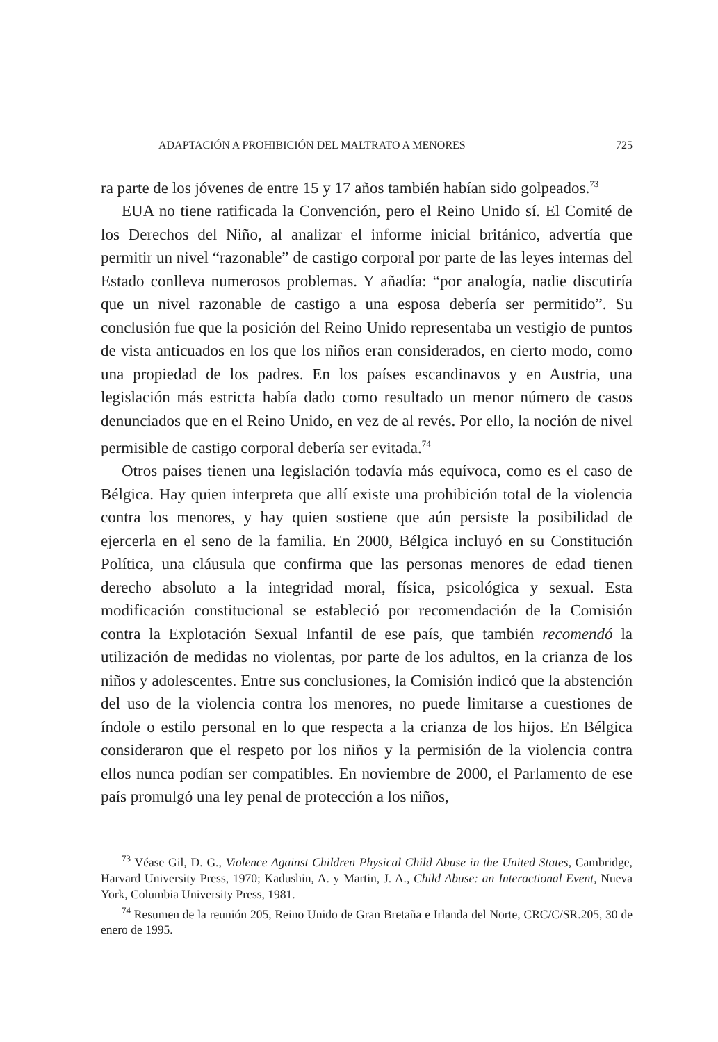ADAPTACIÓN A PROHIBICIÓN DEL MALTRATO A MENORES 725
ra parte de los jóvenes de entre 15 y 17 años también habían sido golpeados.<sup>73</sup>
EUA no tiene ratificada la Convención, pero el Reino Unido sí. El Comité de los Derechos del Niño, al analizar el informe inicial británico, advertía que permitir un nivel “razonable” de castigo corporal por parte de las leyes internas del Estado conlleva numerosos problemas. Y añadía: “por analogía, nadie discutiría que un nivel razonable de castigo a una esposa debería ser permitido”. Su conclusión fue que la posición del Reino Unido representaba un vestigio de puntos de vista anticuados en los que los niños eran considerados, en cierto modo, como una propiedad de los padres. En los países escandinavos y en Austria, una legislación más estricta había dado como resultado un menor número de casos denunciados que en el Reino Unido, en vez de al revés. Por ello, la noción de nivel permisible de castigo corporal debería ser evitada.<sup>74</sup>
Otros países tienen una legislación todavía más equívoca, como es el caso de Bélgica. Hay quien interpreta que allí existe una prohibición total de la violencia contra los menores, y hay quien sostiene que aún persiste la posibilidad de ejercerla en el seno de la familia. En 2000, Bélgica incluyó en su Constitución Política, una cláusula que confirma que las personas menores de edad tienen derecho absoluto a la integridad moral, física, psicológica y sexual. Esta modificación constitucional se estableció por recomendación de la Comisión contra la Explotación Sexual Infantil de ese país, que también recomendó la utilización de medidas no violentas, por parte de los adultos, en la crianza de los niños y adolescentes. Entre sus conclusiones, la Comisión indicó que la abstención del uso de la violencia contra los menores, no puede limitarse a cuestiones de índole o estilo personal en lo que respecta a la crianza de los hijos. En Bélgica consideraron que el respeto por los niños y la permisión de la violencia contra ellos nunca podían ser compatibles. En noviembre de 2000, el Parlamento de ese país promulgó una ley penal de protección a los niños,
<sup>73</sup> Véase Gil, D. G., Violence Against Children Physical Child Abuse in the United States, Cambridge, Harvard University Press, 1970; Kadushin, A. y Martin, J. A., Child Abuse: an Interactional Event, Nueva York, Columbia University Press, 1981.
<sup>74</sup> Resumen de la reunión 205, Reino Unido de Gran Bretaña e Irlanda del Norte, CRC/C/SR.205, 30 de enero de 1995.